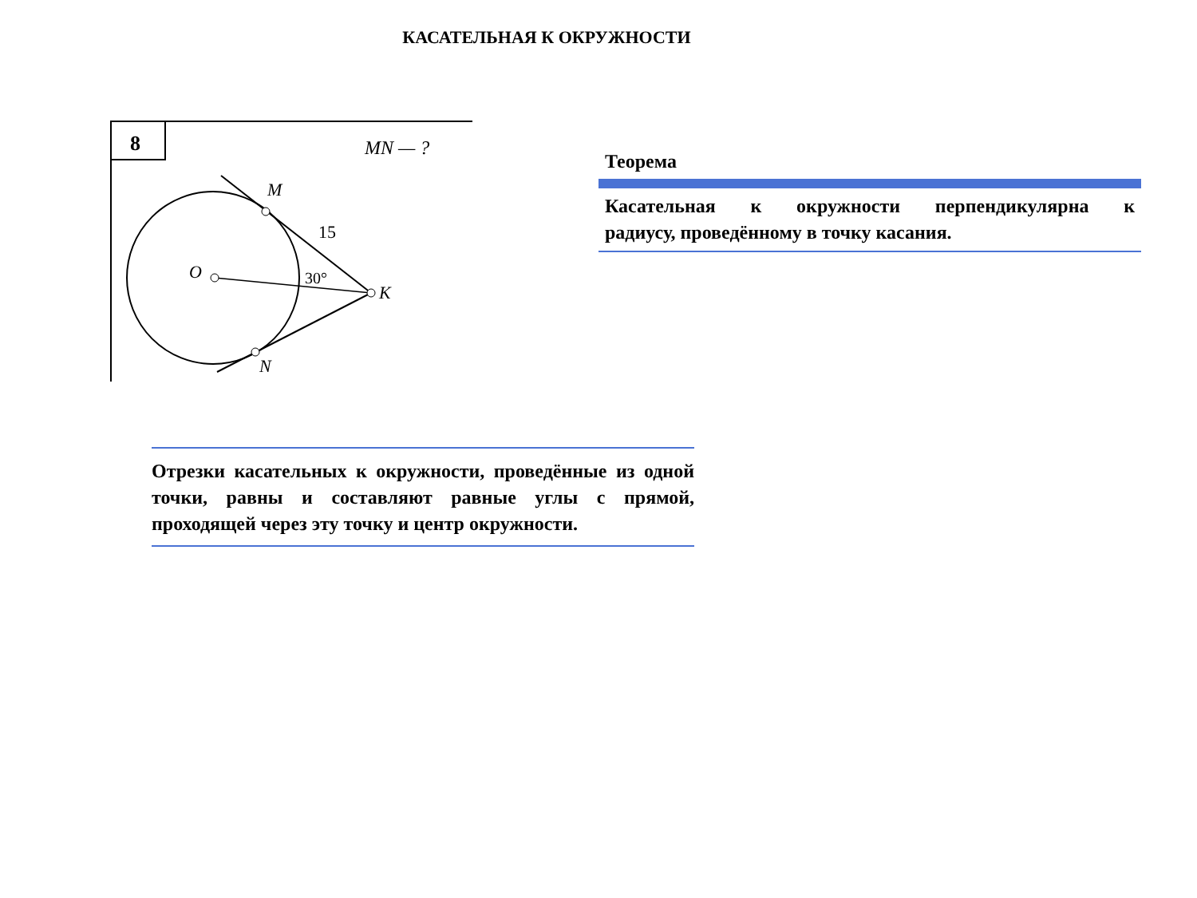КАСАТЕЛЬНАЯ К ОКРУЖНОСТИ
8
MN — ?
M
15
O
30°
K
N
Теорема
Касательная к окружности перпендикулярна к
радиусу, проведённому в точку касания.
Отрезки касательных к окружности, проведён­ные из одной точки, равны и составляют равные углы с прямой, проходящей через эту точку и центр окружности.